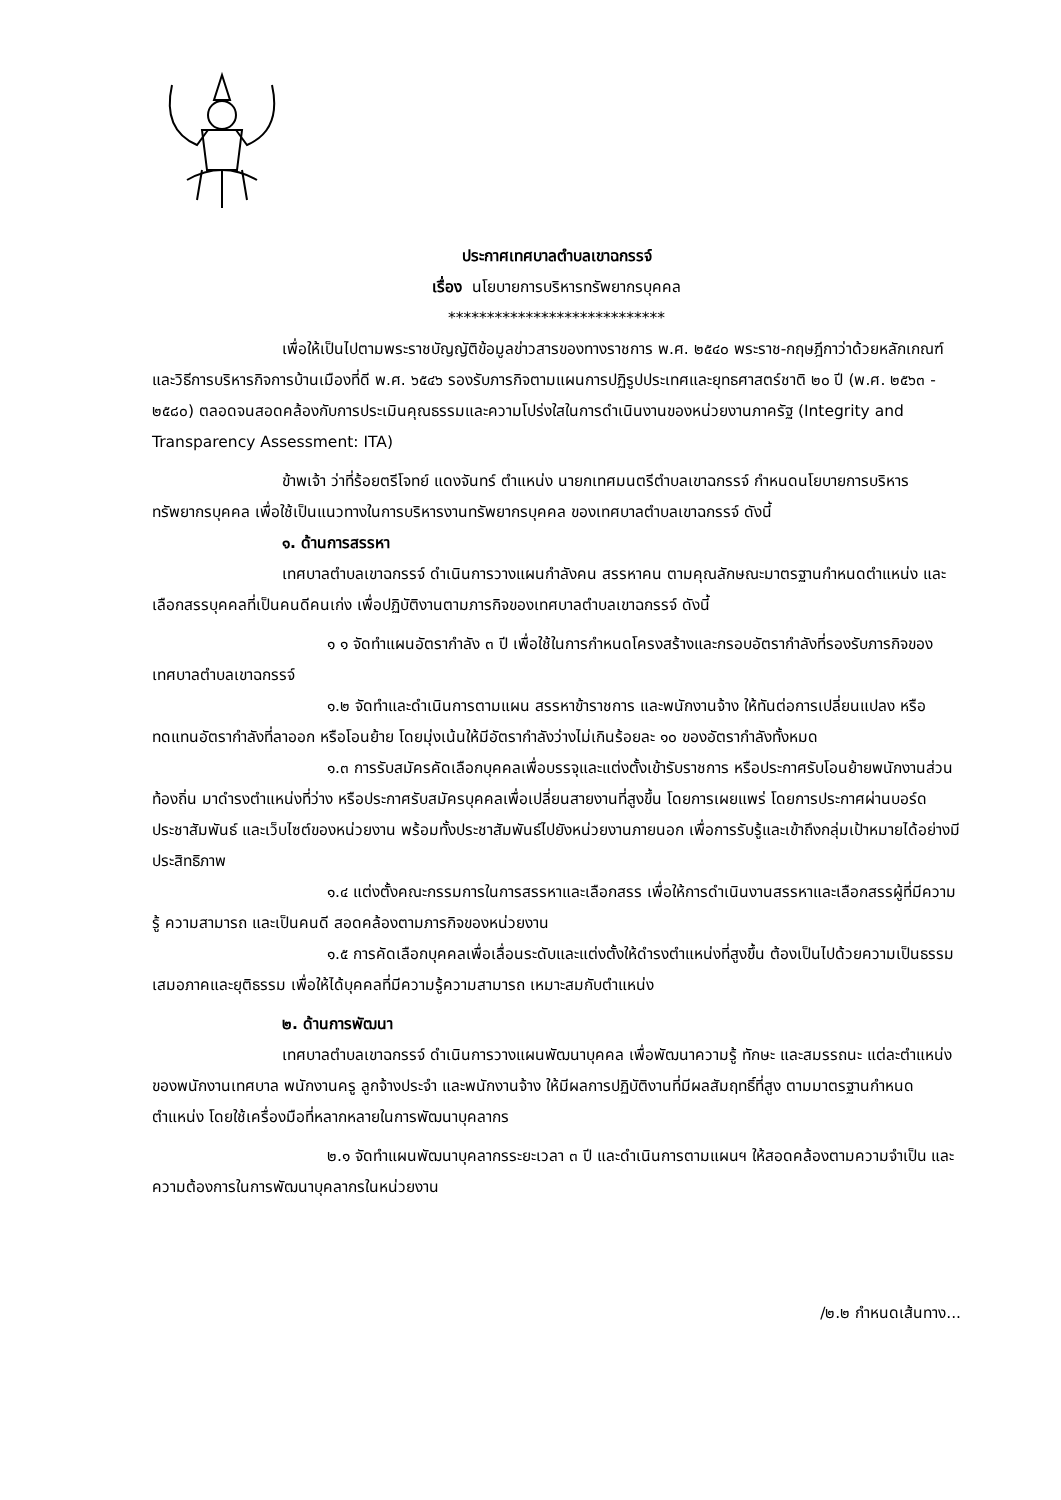ประกาศเทศบาลตำบลเขาฉกรรจ์
เรื่อง นโยบายการบริหารทรัพยากรบุคคล
****************************
เพื่อให้เป็นไปตามพระราชบัญญัติข้อมูลข่าวสารของทางราชการ พ.ศ. ๒๕๔๐ พระราช-กฤษฎีกาว่าด้วยหลักเกณฑ์และวิธีการบริหารกิจการบ้านเมืองที่ดี พ.ศ. ๖๕๔๖ รองรับภารกิจตามแผนการปฏิรูปประเทศและยุทธศาสตร์ชาติ ๒๐ ปี (พ.ศ. ๒๕๖๓ - ๒๕๘๐) ตลอดจนสอดคล้องกับการประเมินคุณธรรมและความโปร่งใสในการดำเนินงานของหน่วยงานภาครัฐ (Integrity and Transparency Assessment: ITA)
ข้าพเจ้า ว่าที่ร้อยตรีโจทย์ แดงจันทร์ ตำแหน่ง นายกเทศมนตรีตำบลเขาฉกรรจ์ กำหนดนโยบายการบริหารทรัพยากรบุคคล เพื่อใช้เป็นแนวทางในการบริหารงานทรัพยากรบุคคล ของเทศบาลตำบลเขาฉกรรจ์ ดังนี้
๑. ด้านการสรรหา
เทศบาลตำบลเขาฉกรรจ์ ดำเนินการวางแผนกำลังคน สรรหาคน ตามคุณลักษณะมาตรฐานกำหนดตำแหน่ง และเลือกสรรบุคคลที่เป็นคนดีคนเก่ง เพื่อปฏิบัติงานตามภารกิจของเทศบาลตำบลเขาฉกรรจ์ ดังนี้
๑ ๑ จัดทำแผนอัตรากำลัง ๓ ปี เพื่อใช้ในการกำหนดโครงสร้างและกรอบอัตรากำลังที่รองรับภารกิจของเทศบาลตำบลเขาฉกรรจ์
๑.๒ จัดทำและดำเนินการตามแผน สรรหาข้าราชการ และพนักงานจ้าง ให้ทันต่อการเปลี่ยนแปลง หรือทดแทนอัตรากำลังที่ลาออก หรือโอนย้าย โดยมุ่งเน้นให้มีอัตรากำลังว่างไม่เกินร้อยละ ๑๐ ของอัตรากำลังทั้งหมด
๑.๓ การรับสมัครคัดเลือกบุคคลเพื่อบรรจุและแต่งตั้งเข้ารับราชการ หรือประกาศรับโอนย้ายพนักงานส่วนท้องถิ่น มาดำรงตำแหน่งที่ว่าง หรือประกาศรับสมัครบุคคลเพื่อเปลี่ยนสายงานที่สูงขึ้น โดยการเผยแพร่ โดยการประกาศผ่านบอร์ดประชาสัมพันธ์ และเว็บไซต์ของหน่วยงาน พร้อมทั้งประชาสัมพันธ์ไปยังหน่วยงานภายนอก เพื่อการรับรู้และเข้าถึงกลุ่มเป้าหมายได้อย่างมีประสิทธิภาพ
๑.๔ แต่งตั้งคณะกรรมการในการสรรหาและเลือกสรร เพื่อให้การดำเนินงานสรรหาและเลือกสรรผู้ที่มีความรู้ ความสามารถ และเป็นคนดี สอดคล้องตามภารกิจของหน่วยงาน
๑.๕ การคัดเลือกบุคคลเพื่อเลื่อนระดับและแต่งตั้งให้ดำรงตำแหน่งที่สูงขึ้น ต้องเป็นไปด้วยความเป็นธรรม เสมอภาคและยุติธรรม เพื่อให้ได้บุคคลที่มีความรู้ความสามารถ เหมาะสมกับตำแหน่ง
๒. ด้านการพัฒนา
เทศบาลตำบลเขาฉกรรจ์ ดำเนินการวางแผนพัฒนาบุคคล เพื่อพัฒนาความรู้ ทักษะ และสมรรถนะ แต่ละตำแหน่ง ของพนักงานเทศบาล พนักงานครู ลูกจ้างประจำ และพนักงานจ้าง ให้มีผลการปฏิบัติงานที่มีผลสัมฤทธิ์ที่สูง ตามมาตรฐานกำหนดตำแหน่ง โดยใช้เครื่องมือที่หลากหลายในการพัฒนาบุคลากร
๒.๑ จัดทำแผนพัฒนาบุคลากรระยะเวลา ๓ ปี และดำเนินการตามแผนฯ ให้สอดคล้องตามความจำเป็น และความต้องการในการพัฒนาบุคลากรในหน่วยงาน
/๒.๒ กำหนดเส้นทาง...